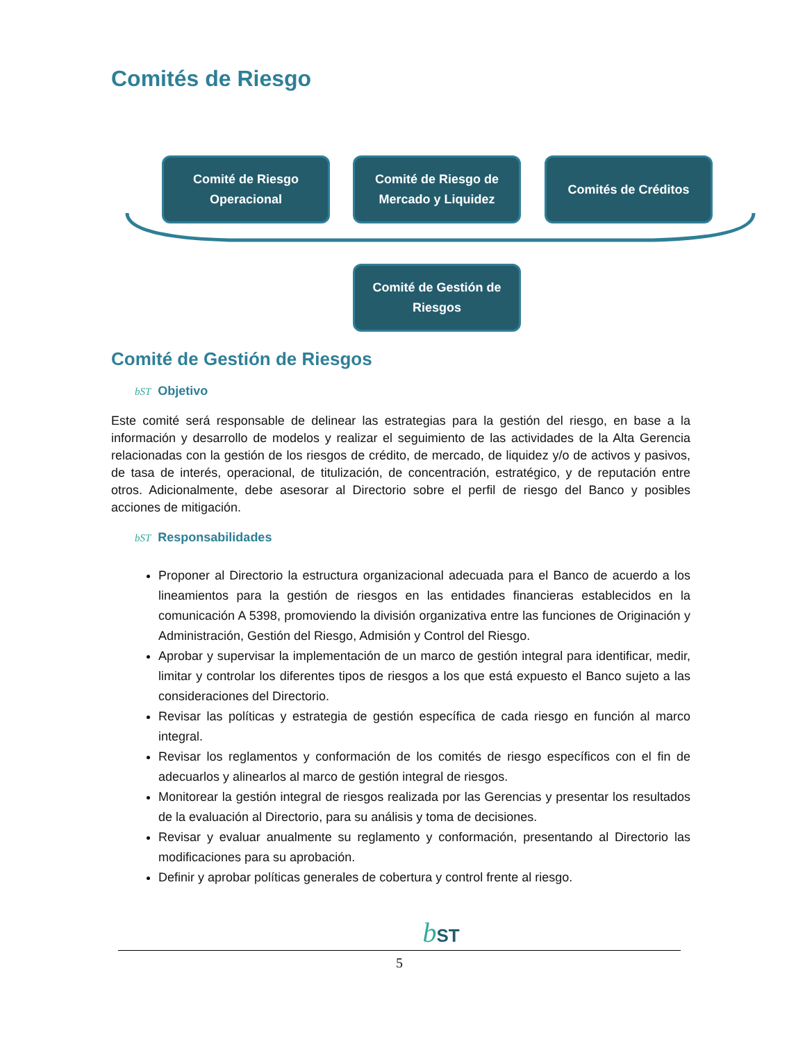Comités de Riesgo
Comité de Riesgo
Operacional
Comité de Riesgo de
Mercado y Liquidez
Comités de Créditos
Comité de Gestión de
Riesgos
Comité de Gestión de Riesgos
bST Objetivo
Este comité será responsable de delinear las estrategias para la gestión del riesgo, en base a la información y desarrollo de modelos y realizar el seguimiento de las actividades de la Alta Gerencia relacionadas con la gestión de los riesgos de crédito, de mercado, de liquidez y/o de activos y pasivos, de tasa de interés, operacional, de titulización, de concentración, estratégico, y de reputación entre otros. Adicionalmente, debe asesorar al Directorio sobre el perfil de riesgo del Banco y posibles acciones de mitigación.
bST Responsabilidades
Proponer al Directorio la estructura organizacional adecuada para el Banco de acuerdo a los lineamientos para la gestión de riesgos en las entidades financieras establecidos en la comunicación A 5398, promoviendo la división organizativa entre las funciones de Originación y Administración, Gestión del Riesgo, Admisión y Control del Riesgo.
Aprobar y supervisar la implementación de un marco de gestión integral para identificar, medir, limitar y controlar los diferentes tipos de riesgos a los que está expuesto el Banco sujeto a las consideraciones del Directorio.
Revisar las políticas y estrategia de gestión específica de cada riesgo en función al marco integral.
Revisar los reglamentos y conformación de los comités de riesgo específicos con el fin de adecuarlos y alinearlos al marco de gestión integral de riesgos.
Monitorear la gestión integral de riesgos realizada por las Gerencias y presentar los resultados de la evaluación al Directorio, para su análisis y toma de decisiones.
Revisar y evaluar anualmente su reglamento y conformación, presentando al Directorio las modificaciones para su aprobación.
Definir y aprobar políticas generales de cobertura y control frente al riesgo.
bST
5